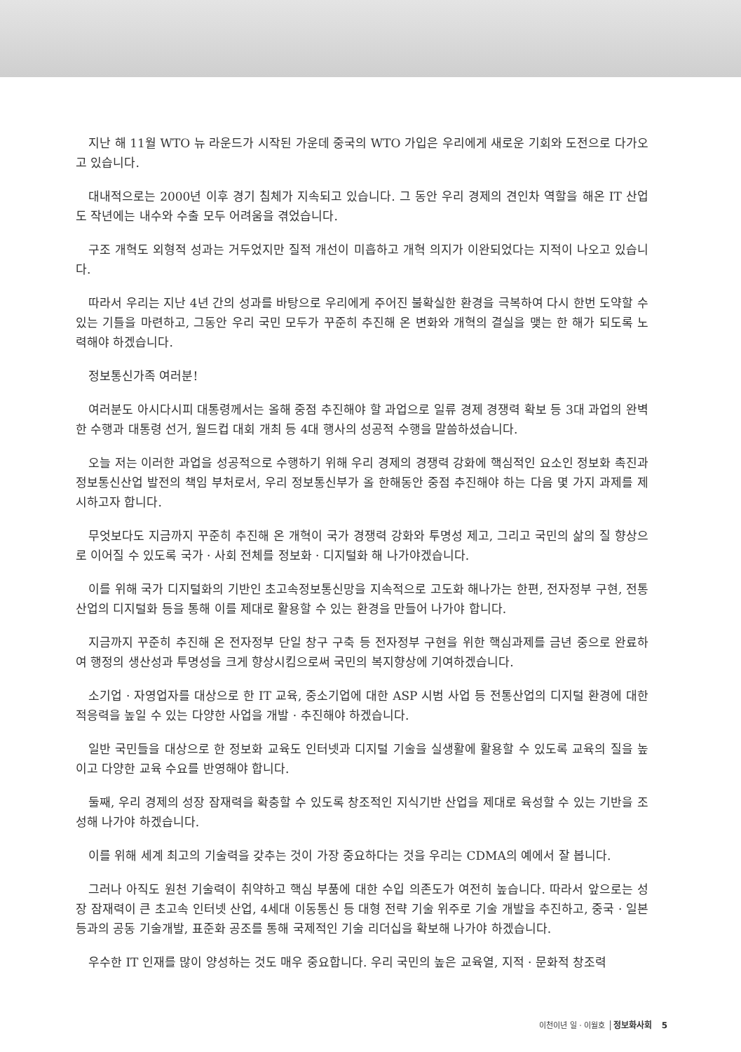지난 해 11월 WTO 뉴 라운드가 시작된 가운데 중국의 WTO 가입은 우리에게 새로운 기회와 도전으로 다가오고 있습니다.
대내적으로는 2000년 이후 경기 침체가 지속되고 있습니다. 그 동안 우리 경제의 견인차 역할을 해온 IT 산업도 작년에는 내수와 수출 모두 어려움을 겪었습니다.
구조 개혁도 외형적 성과는 거두었지만 질적 개선이 미흡하고 개혁 의지가 이완되었다는 지적이 나오고 있습니다.
따라서 우리는 지난 4년 간의 성과를 바탕으로 우리에게 주어진 불확실한 환경을 극복하여 다시 한번 도약할 수 있는 기틀을 마련하고, 그동안 우리 국민 모두가 꾸준히 추진해 온 변화와 개혁의 결실을 맺는 한 해가 되도록 노력해야 하겠습니다.
정보통신가족 여러분!
여러분도 아시다시피 대통령께서는 올해 중점 추진해야 할 과업으로 일류 경제 경쟁력 확보 등 3대 과업의 완벽한 수행과 대통령 선거, 월드컵 대회 개최 등 4대 행사의 성공적 수행을 말씀하셨습니다.
오늘 저는 이러한 과업을 성공적으로 수행하기 위해 우리 경제의 경쟁력 강화에 핵심적인 요소인 정보화 촉진과 정보통신산업 발전의 책임 부처로서, 우리 정보통신부가 올 한해동안 중점 추진해야 하는 다음 몇 가지 과제를 제시하고자 합니다.
무엇보다도 지금까지 꾸준히 추진해 온 개혁이 국가 경쟁력 강화와 투명성 제고, 그리고 국민의 삶의 질 향상으로 이어질 수 있도록 국가 · 사회 전체를 정보화 · 디지털화 해 나가야겠습니다.
이를 위해 국가 디지털화의 기반인 초고속정보통신망을 지속적으로 고도화 해나가는 한편, 전자정부 구현, 전통산업의 디지털화 등을 통해 이를 제대로 활용할 수 있는 환경을 만들어 나가야 합니다.
지금까지 꾸준히 추진해 온 전자정부 단일 창구 구축 등 전자정부 구현을 위한 핵심과제를 금년 중으로 완료하여 행정의 생산성과 투명성을 크게 향상시킴으로써 국민의 복지향상에 기여하겠습니다.
소기업 · 자영업자를 대상으로 한 IT 교육, 중소기업에 대한 ASP 시범 사업 등 전통산업의 디지털 환경에 대한 적응력을 높일 수 있는 다양한 사업을 개발 · 추진해야 하겠습니다.
일반 국민들을 대상으로 한 정보화 교육도 인터넷과 디지털 기술을 실생활에 활용할 수 있도록 교육의 질을 높이고 다양한 교육 수요를 반영해야 합니다.
둘째, 우리 경제의 성장 잠재력을 확충할 수 있도록 창조적인 지식기반 산업을 제대로 육성할 수 있는 기반을 조성해 나가야 하겠습니다.
이를 위해 세계 최고의 기술력을 갖추는 것이 가장 중요하다는 것을 우리는 CDMA의 예에서 잘 봅니다.
그러나 아직도 원천 기술력이 취약하고 핵심 부품에 대한 수입 의존도가 여전히 높습니다. 따라서 앞으로는 성장 잠재력이 큰 초고속 인터넷 산업, 4세대 이동통신 등 대형 전략 기술 위주로 기술 개발을 추진하고, 중국 · 일본 등과의 공동 기술개발, 표준화 공조를 통해 국제적인 기술 리더십을 확보해 나가야 하겠습니다.
우수한 IT 인재를 많이 양성하는 것도 매우 중요합니다. 우리 국민의 높은 교육열, 지적 · 문화적 창조력
이천이년 일 · 이월호 정보화사회 5